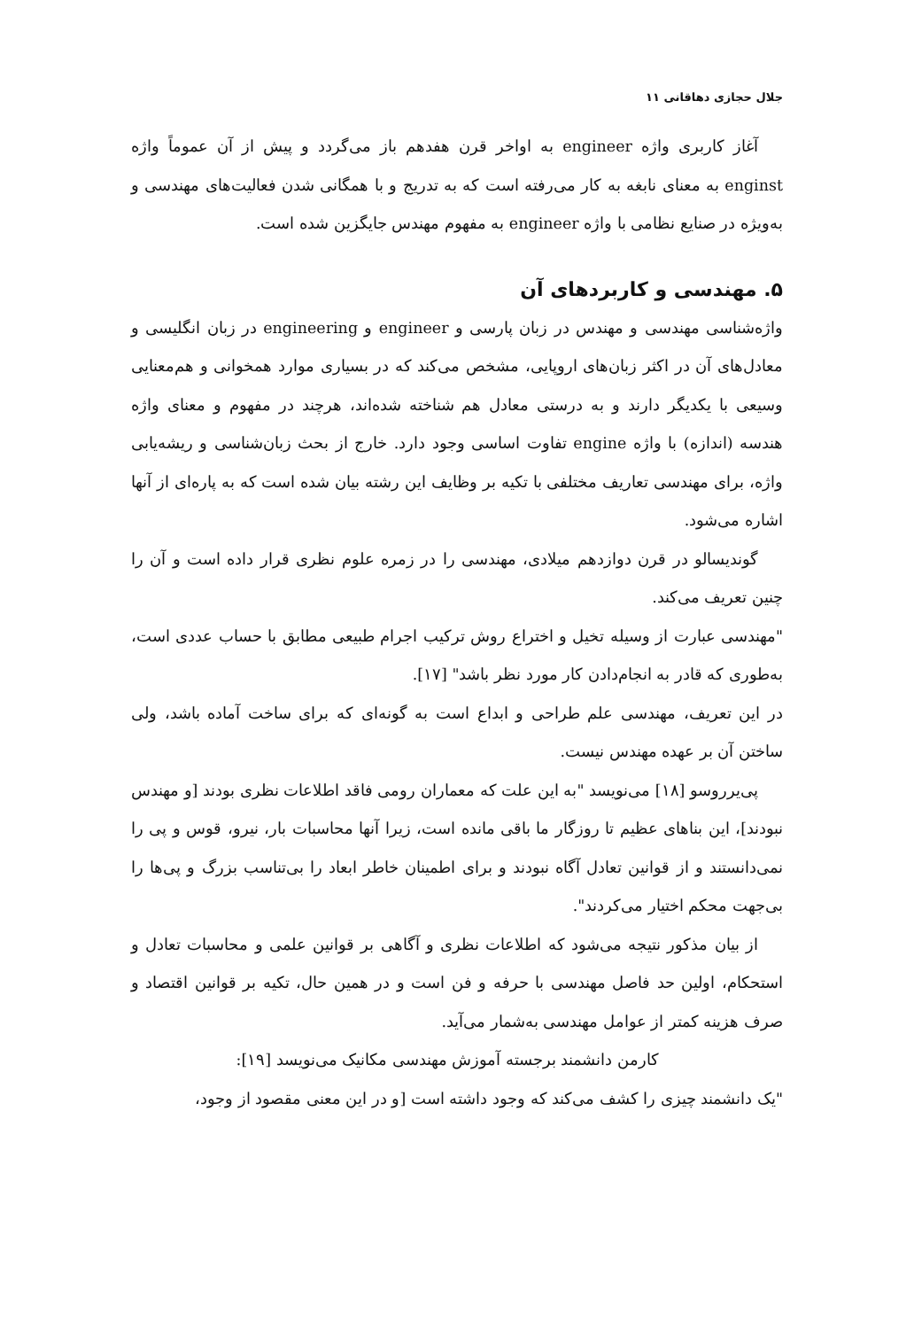جلال حجازی دهاقانی ۱۱
آغاز کاربری واژه engineer به اواخر قرن هفدهم باز می‌گردد و پیش از آن عموماً واژه enginst به معنای نابغه به کار می‌رفته است که به تدریج و با همگانی شدن فعالیت‌های مهندسی و به‌ویژه در صنایع نظامی با واژه engineer به مفهوم مهندس جایگزین شده است.
۵. مهندسی و کاربردهای آن
واژه‌شناسی مهندسی و مهندس در زبان پارسی و engineer و engineering در زبان انگلیسی و معادل‌های آن در اکثر زبان‌های اروپایی، مشخص می‌کند که در بسیاری موارد همخوانی و هم‌معنایی وسیعی با یکدیگر دارند و به درستی معادل هم شناخته شده‌اند، هرچند در مفهوم و معنای واژه هندسه (اندازه) با واژه engine تفاوت اساسی وجود دارد. خارج از بحث زبان‌شناسی و ریشه‌یابی واژه، برای مهندسی تعاریف مختلفی با تکیه بر وظایف این رشته بیان شده است که به پاره‌ای از آنها اشاره می‌شود.
گوندیسالو در قرن دوازدهم میلادی، مهندسی را در زمره علوم نظری قرار داده است و آن را چنین تعریف می‌کند.
"مهندسی عبارت از وسیله تخیل و اختراع روش ترکیب اجرام طبیعی مطابق با حساب عددی است، به‌طوری که قادر به انجام‌دادن کار مورد نظر باشد" [۱۷].
در این تعریف، مهندسی علم طراحی و ابداع است به گونه‌ای که برای ساخت آماده باشد، ولی ساختن آن بر عهده مهندس نیست.
پی‌یرروسو [۱۸] می‌نویسد "به این علت که معماران رومی فاقد اطلاعات نظری بودند [و مهندس نبودند]، این بناهای عظیم تا روزگار ما باقی مانده است، زیرا آنها محاسبات بار، نیرو، قوس و پی را نمی‌دانستند و از قوانین تعادل آگاه نبودند و برای اطمینان خاطر ابعاد را بی‌تناسب بزرگ و پی‌ها را بی‌جهت محکم اختیار می‌کردند".
از بیان مذکور نتیجه می‌شود که اطلاعات نظری و آگاهی بر قوانین علمی و محاسبات تعادل و استحکام، اولین حد فاصل مهندسی با حرفه و فن است و در همین حال، تکیه بر قوانین اقتصاد و صرف هزینه کمتر از عوامل مهندسی به‌شمار می‌آید.
کارمن دانشمند برجسته آموزش مهندسی مکانیک می‌نویسد [۱۹]:
"یک دانشمند چیزی را کشف می‌کند که وجود داشته است [و در این معنی مقصود از وجود،